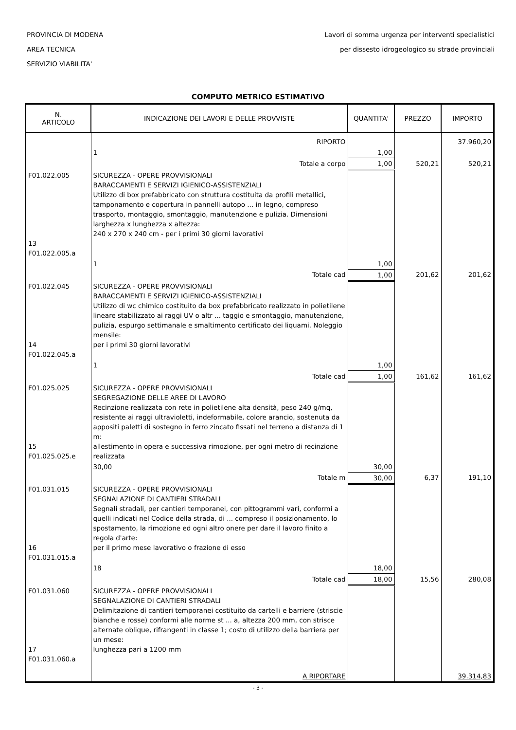PROVINCIA DI MODENA
AREA TECNICA
SERVIZIO VIABILITA'
Lavori di somma urgenza per interventi specialistici
per dissesto idrogeologico su strade provinciali
COMPUTO METRICO ESTIMATIVO
| N. ARTICOLO | INDICAZIONE DEI LAVORI E DELLE PROVVISTE | QUANTITA' | PREZZO | IMPORTO |
| --- | --- | --- | --- | --- |
| | RIPORTO | | | 37.960,20 |
| | 1 | 1,00 | | |
| | Totale a corpo | 1,00 | 520,21 | 520,21 |
| F01.022.005 13 F01.022.005.a | SICUREZZA - OPERE PROVVISIONALI BARACCAMENTI E SERVIZI IGIENICO-ASSISTENZIALI Utilizzo di box prefabbricato con struttura costituita da profili metallici, tamponamento e copertura in pannelli autopo ... in legno, compreso trasporto, montaggio, smontaggio, manutenzione e pulizia. Dimensioni larghezza x lunghezza x altezza: 240 x 270 x 240 cm - per i primi 30 giorni lavorativi | | | |
| | 1 | 1,00 | | |
| | Totale cad | 1,00 | 201,62 | 201,62 |
| F01.022.045 14 F01.022.045.a | SICUREZZA - OPERE PROVVISIONALI BARACCAMENTI E SERVIZI IGIENICO-ASSISTENZIALI Utilizzo di wc chimico costituito da box prefabbricato realizzato in polietilene lineare stabilizzato ai raggi UV o altr ... taggio e smontaggio, manutenzione, pulizia, espurgo settimanale e smaltimento certificato dei liquami. Noleggio mensile: per i primi 30 giorni lavorativi | | | |
| | 1 | 1,00 | | |
| | Totale cad | 1,00 | 161,62 | 161,62 |
| F01.025.025 15 F01.025.025.e | SICUREZZA - OPERE PROVVISIONALI SEGREGAZIONE DELLE AREE DI LAVORO Recinzione realizzata con rete in polietilene alta densità, peso 240 g/mq, resistente ai raggi ultravioletti, indeformabile, colore arancio, sostenuta da appositi paletti di sostegno in ferro zincato fissati nel terreno a distanza di 1 m: allestimento in opera e successiva rimozione, per ogni metro di recinzione realizzata | | | |
| | 30,00 | 30,00 | | |
| | Totale m | 30,00 | 6,37 | 191,10 |
| F01.031.015 16 F01.031.015.a | SICUREZZA - OPERE PROVVISIONALI SEGNALAZIONE DI CANTIERI STRADALI Segnali stradali, per cantieri temporanei, con pittogrammi vari, conformi a quelli indicati nel Codice della strada, di ... compreso il posizionamento, lo spostamento, la rimozione ed ogni altro onere per dare il lavoro finito a regola d'arte: per il primo mese lavorativo o frazione di esso | | | |
| | 18 | 18,00 | | |
| | Totale cad | 18,00 | 15,56 | 280,08 |
| F01.031.060 17 F01.031.060.a | SICUREZZA - OPERE PROVVISIONALI SEGNALAZIONE DI CANTIERI STRADALI Delimitazione di cantieri temporanei costituito da cartelli e barriere (striscie bianche e rosse) conformi alle norme st ... a, altezza 200 mm, con strisce alternate oblique, rifrangenti in classe 1; costo di utilizzo della barriera per un mese: lunghezza pari a 1200 mm | | | |
| | A RIPORTARE | | | 39.314,83 |
- 3 -